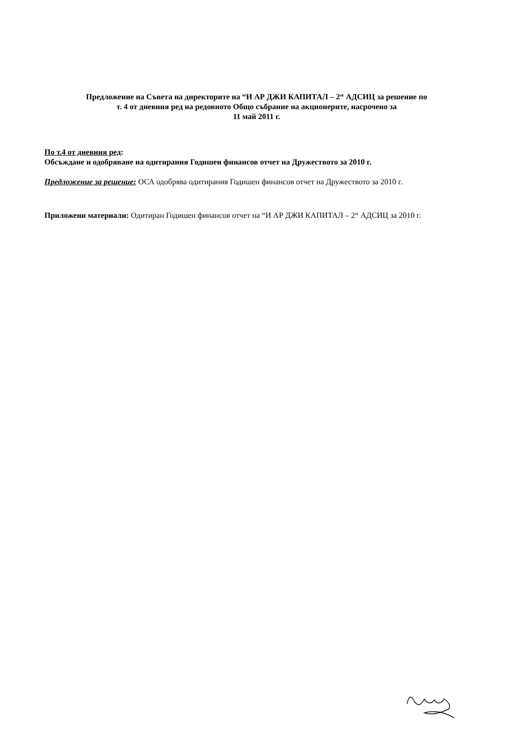Предложение на Съвета на директорите на “И АР ДЖИ КАПИТАЛ – 2“ АДСИЦ за решение по
т. 4 от дневния ред на редовното Общо събрание на акционерите, насрочено за
11 май 2011 г.
По т.4 от дневния ред:
Обсъждане и одобряване на одитирания Годишен финансов отчет на Дружеството за 2010 г.
Предложение за решение: ОСА одобрява одитирания Годишен финансов отчет на Дружеството за 2010 г.
Приложени материали: Одитиран Годишен финансов отчет на “И АР ДЖИ КАПИТАЛ – 2“ АДСИЦ за 2010 г.